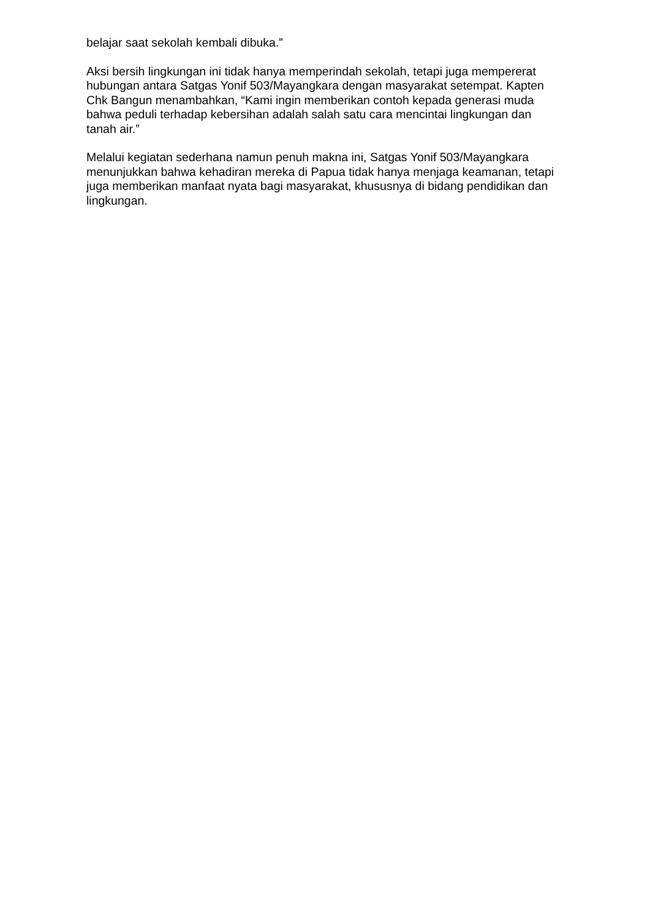belajar saat sekolah kembali dibuka.”
Aksi bersih lingkungan ini tidak hanya memperindah sekolah, tetapi juga mempererat hubungan antara Satgas Yonif 503/Mayangkara dengan masyarakat setempat. Kapten Chk Bangun menambahkan, “Kami ingin memberikan contoh kepada generasi muda bahwa peduli terhadap kebersihan adalah salah satu cara mencintai lingkungan dan tanah air.”
Melalui kegiatan sederhana namun penuh makna ini, Satgas Yonif 503/Mayangkara menunjukkan bahwa kehadiran mereka di Papua tidak hanya menjaga keamanan, tetapi juga memberikan manfaat nyata bagi masyarakat, khususnya di bidang pendidikan dan lingkungan.